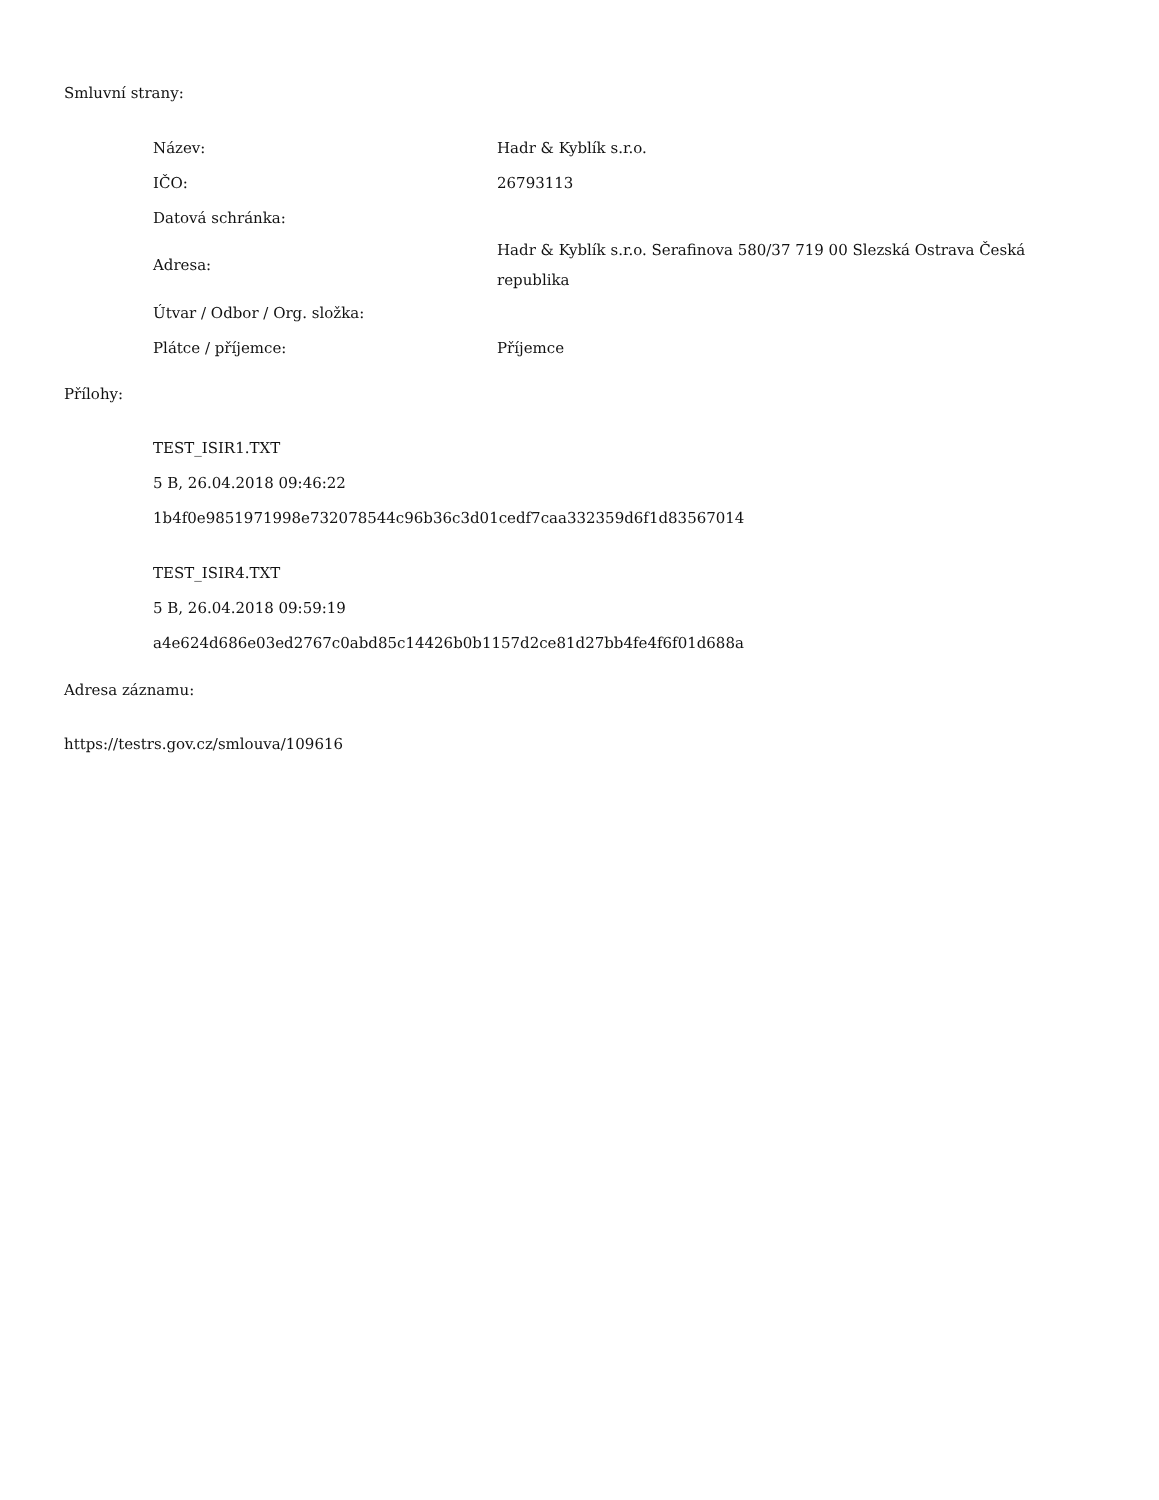Smluvní strany:
| Název: | Hadr & Kyblík s.r.o. |
| IČO: | 26793113 |
| Datová schránka: | |
| Adresa: | Hadr & Kyblík s.r.o. Serafinova 580/37 719 00 Slezská Ostrava Česká republika |
| Útvar / Odbor / Org. složka: | |
| Plátce / příjemce: | Příjemce |
Přílohy:
TEST_ISIR1.TXT
5 B, 26.04.2018 09:46:22
1b4f0e9851971998e732078544c96b36c3d01cedf7caa332359d6f1d83567014
TEST_ISIR4.TXT
5 B, 26.04.2018 09:59:19
a4e624d686e03ed2767c0abd85c14426b0b1157d2ce81d27bb4fe4f6f01d688a
Adresa záznamu:
https://testrs.gov.cz/smlouva/109616